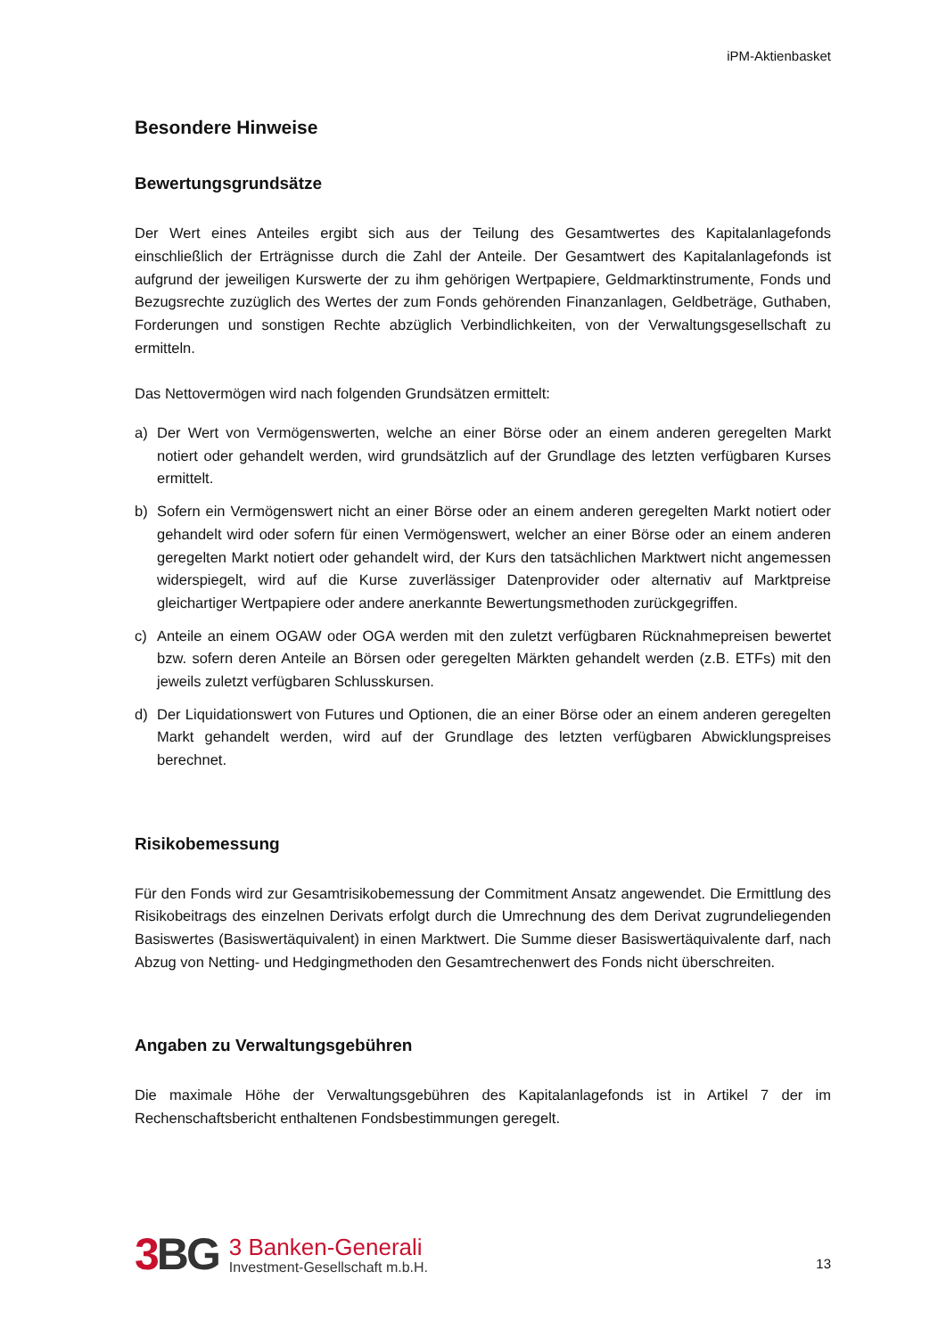iPM-Aktienbasket
Besondere Hinweise
Bewertungsgrundsätze
Der Wert eines Anteiles ergibt sich aus der Teilung des Gesamtwertes des Kapitalanlagefonds einschließlich der Erträgnisse durch die Zahl der Anteile. Der Gesamtwert des Kapitalanlagefonds ist aufgrund der jeweiligen Kurswerte der zu ihm gehörigen Wertpapiere, Geldmarktinstrumente, Fonds und Bezugsrechte zuzüglich des Wertes der zum Fonds gehörenden Finanzanlagen, Geldbeträge, Guthaben, Forderungen und sonstigen Rechte abzüglich Verbindlichkeiten, von der Verwaltungsgesellschaft zu ermitteln.
Das Nettovermögen wird nach folgenden Grundsätzen ermittelt:
a) Der Wert von Vermögenswerten, welche an einer Börse oder an einem anderen geregelten Markt notiert oder gehandelt werden, wird grundsätzlich auf der Grundlage des letzten verfügbaren Kurses ermittelt.
b) Sofern ein Vermögenswert nicht an einer Börse oder an einem anderen geregelten Markt notiert oder gehandelt wird oder sofern für einen Vermögenswert, welcher an einer Börse oder an einem anderen geregelten Markt notiert oder gehandelt wird, der Kurs den tatsächlichen Marktwert nicht angemessen widerspiegelt, wird auf die Kurse zuverlässiger Datenprovider oder alternativ auf Marktpreise gleichartiger Wertpapiere oder andere anerkannte Bewertungsmethoden zurückgegriffen.
c) Anteile an einem OGAW oder OGA werden mit den zuletzt verfügbaren Rücknahmepreisen bewertet bzw. sofern deren Anteile an Börsen oder geregelten Märkten gehandelt werden (z.B. ETFs) mit den jeweils zuletzt verfügbaren Schlusskursen.
d) Der Liquidationswert von Futures und Optionen, die an einer Börse oder an einem anderen geregelten Markt gehandelt werden, wird auf der Grundlage des letzten verfügbaren Abwicklungspreises berechnet.
Risikobemessung
Für den Fonds wird zur Gesamtrisikobemessung der Commitment Ansatz angewendet. Die Ermittlung des Risikobeitrags des einzelnen Derivats erfolgt durch die Umrechnung des dem Derivat zugrundeliegenden Basiswertes (Basiswertäquivalent) in einen Marktwert. Die Summe dieser Basiswertäquivalente darf, nach Abzug von Netting- und Hedgingmethoden den Gesamtrechenwert des Fonds nicht überschreiten.
Angaben zu Verwaltungsgebühren
Die maximale Höhe der Verwaltungsgebühren des Kapitalanlagefonds ist in Artikel 7 der im Rechenschaftsbericht enthaltenen Fondsbestimmungen geregelt.
3 BG
3 Banken-Generali
Investment-Gesellschaft m.b.H.
13